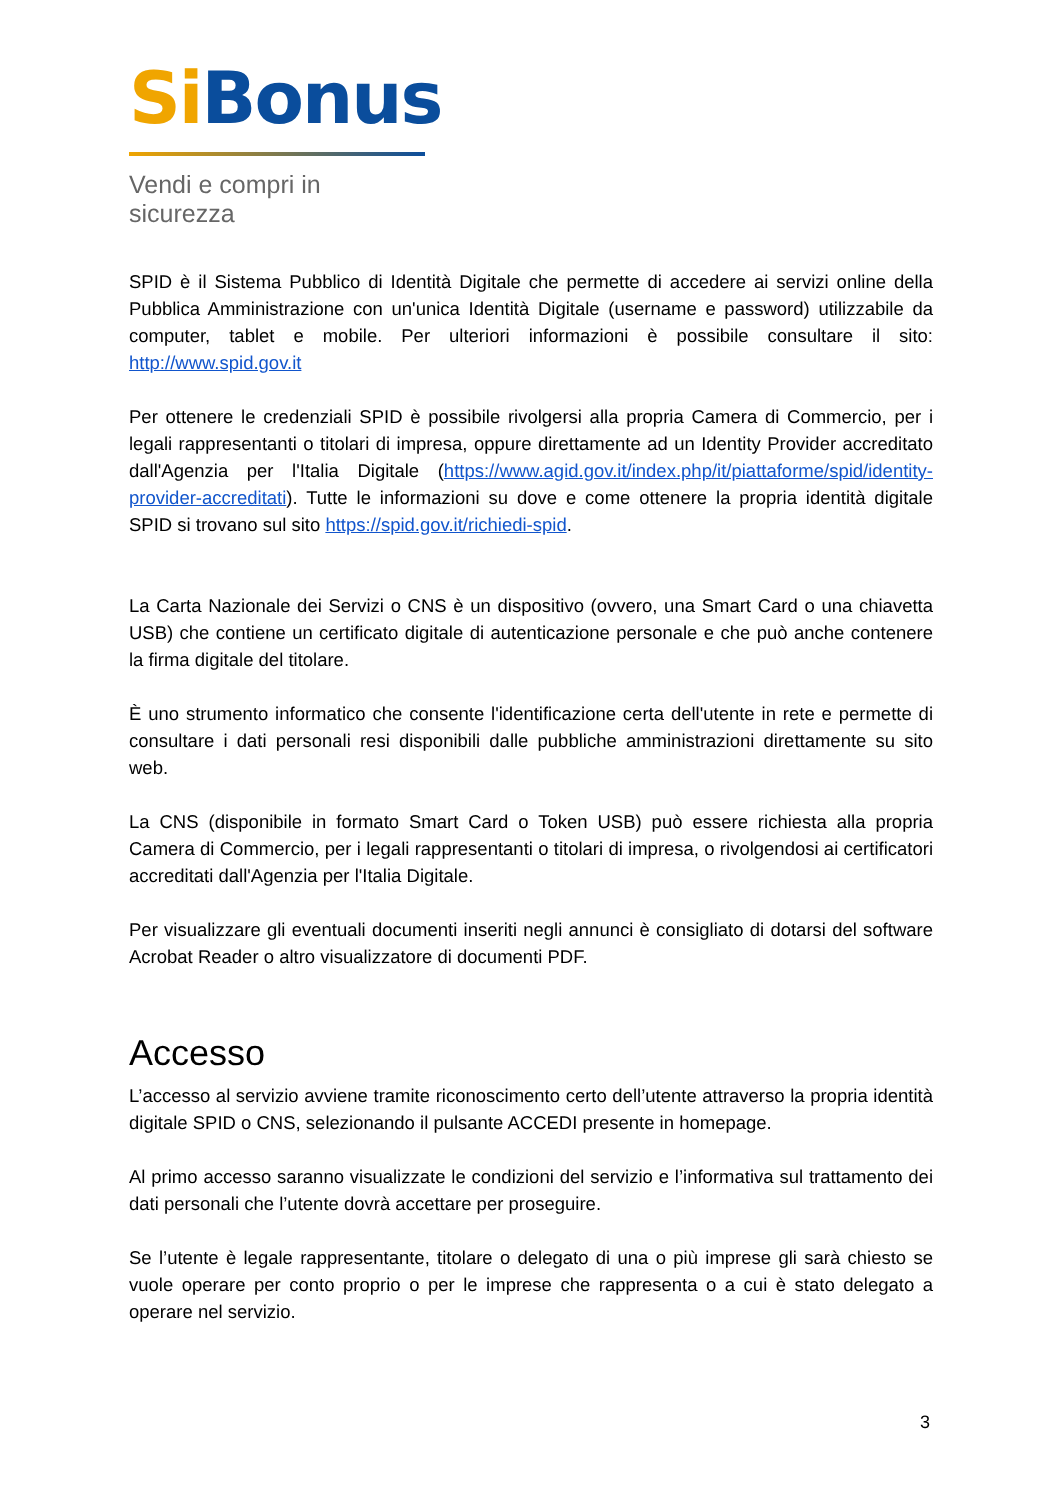Si Bonus
Vendi e compri in sicurezza
SPID è il Sistema Pubblico di Identità Digitale che permette di accedere ai servizi online della Pubblica Amministrazione con un'unica Identità Digitale (username e password) utilizzabile da computer, tablet e mobile. Per ulteriori informazioni è possibile consultare il sito: http://www.spid.gov.it
Per ottenere le credenziali SPID è possibile rivolgersi alla propria Camera di Commercio, per i legali rappresentanti o titolari di impresa, oppure direttamente ad un Identity Provider accreditato dall'Agenzia per l'Italia Digitale (https://www.agid.gov.it/index.php/it/piattaforme/spid/identity-provider-accreditati). Tutte le informazioni su dove e come ottenere la propria identità digitale SPID si trovano sul sito https://spid.gov.it/richiedi-spid.
La Carta Nazionale dei Servizi o CNS è un dispositivo (ovvero, una Smart Card o una chiavetta USB) che contiene un certificato digitale di autenticazione personale e che può anche contenere la firma digitale del titolare.
È uno strumento informatico che consente l'identificazione certa dell'utente in rete e permette di consultare i dati personali resi disponibili dalle pubbliche amministrazioni direttamente su sito web.
La CNS (disponibile in formato Smart Card o Token USB) può essere richiesta alla propria Camera di Commercio, per i legali rappresentanti o titolari di impresa, o rivolgendosi ai certificatori accreditati dall'Agenzia per l'Italia Digitale.
Per visualizzare gli eventuali documenti inseriti negli annunci è consigliato di dotarsi del software Acrobat Reader o altro visualizzatore di documenti PDF.
Accesso
L’accesso al servizio avviene tramite riconoscimento certo dell’utente attraverso la propria identità digitale SPID o CNS, selezionando il pulsante ACCEDI presente in homepage.
Al primo accesso saranno visualizzate le condizioni del servizio e l’informativa sul trattamento dei dati personali che l’utente dovrà accettare per proseguire.
Se l’utente è legale rappresentante, titolare o delegato di una o più imprese gli sarà chiesto se vuole operare per conto proprio o per le imprese che rappresenta o a cui è stato delegato a operare nel servizio.
3